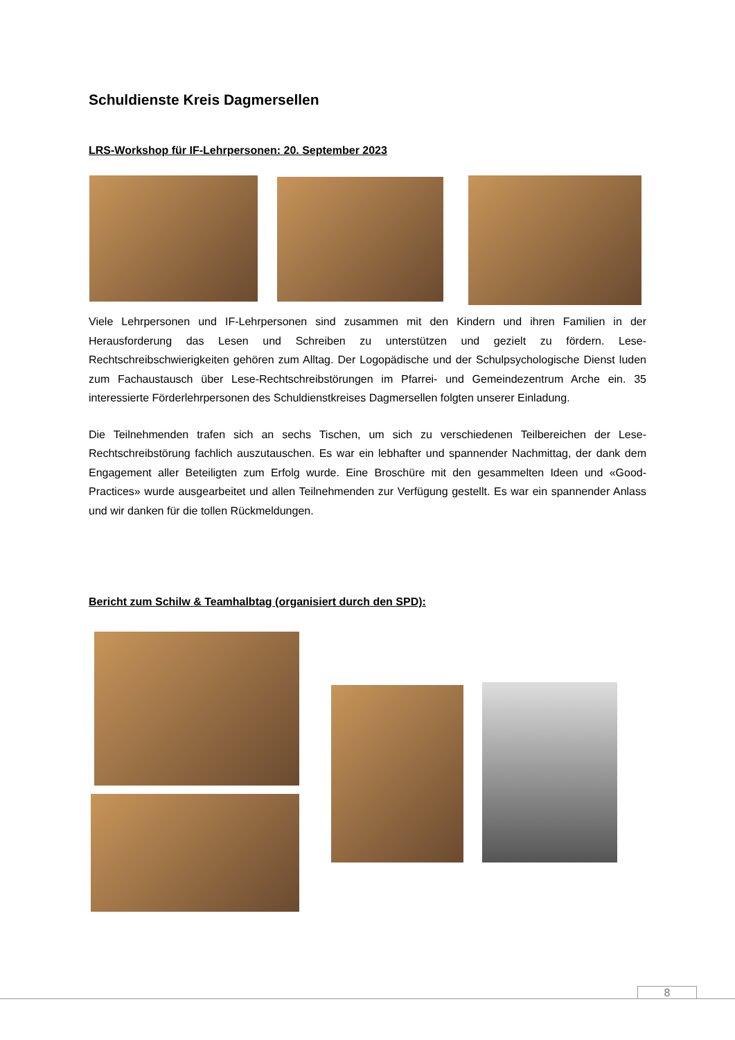Schuldienste Kreis Dagmersellen
LRS-Workshop für IF-Lehrpersonen: 20. September 2023
Viele Lehrpersonen und IF-Lehrpersonen sind zusammen mit den Kindern und ihren Familien in der Herausforderung das Lesen und Schreiben zu unterstützen und gezielt zu fördern. Lese-Rechtschreibschwierigkeiten gehören zum Alltag. Der Logopädische und der Schulpsychologische Dienst luden zum Fachaustausch über Lese-Rechtschreibstörungen im Pfarrei- und Gemeindezentrum Arche ein. 35 interessierte Förderlehrpersonen des Schuldienstkreises Dagmersellen folgten unserer Einladung.
Die Teilnehmenden trafen sich an sechs Tischen, um sich zu verschiedenen Teilbereichen der Lese-Rechtschreibstörung fachlich auszutauschen. Es war ein lebhafter und spannender Nachmittag, der dank dem Engagement aller Beteiligten zum Erfolg wurde. Eine Broschüre mit den gesammelten Ideen und «Good-Practices» wurde ausgearbeitet und allen Teilnehmenden zur Verfügung gestellt. Es war ein spannender Anlass und wir danken für die tollen Rückmeldungen.
Bericht zum Schilw & Teamhalbtag (organisiert durch den SPD):
8